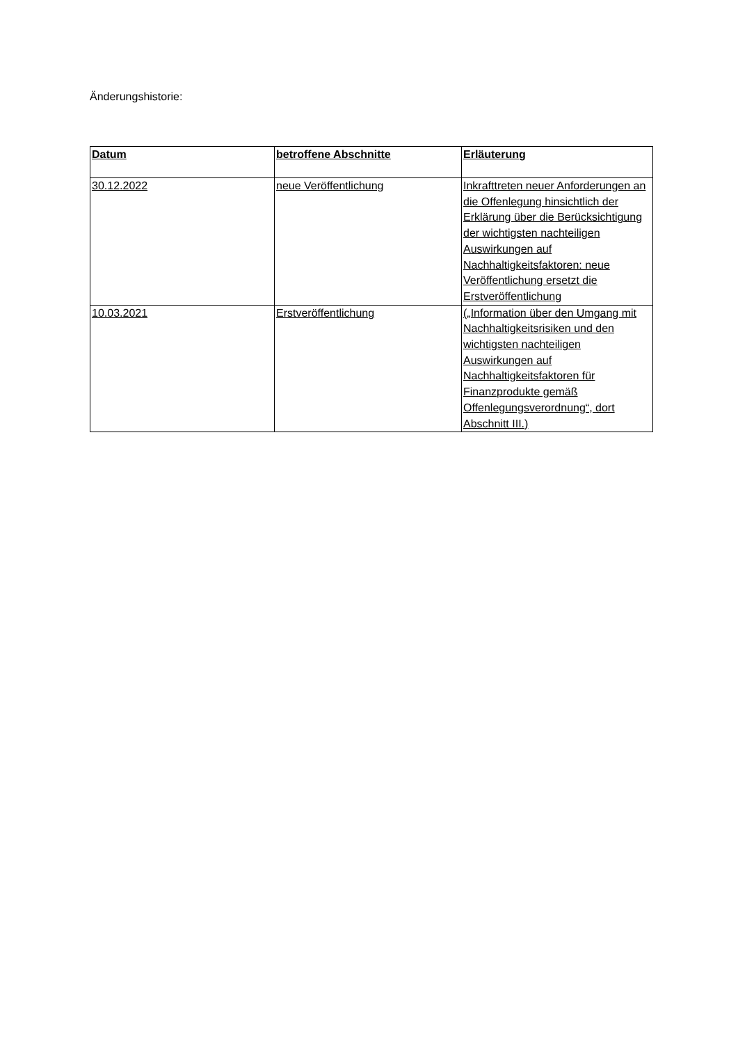Änderungshistorie:
| Datum | betroffene Abschnitte | Erläuterung |
| --- | --- | --- |
| 30.12.2022 | neue Veröffentlichung | Inkrafttreten neuer Anforderungen an die Offenlegung hinsichtlich der Erklärung über die Berücksichtigung der wichtigsten nachteiligen Auswirkungen auf Nachhaltigkeitsfaktoren: neue Veröffentlichung ersetzt die Erstveröffentlichung |
| 10.03.2021 | Erstveröffentlichung | („Information über den Umgang mit Nachhaltigkeitsrisiken und den wichtigsten nachteiligen Auswirkungen auf Nachhaltigkeitsfaktoren für Finanzprodukte gemäß Offenlegungsverordnung“, dort Abschnitt III.) |